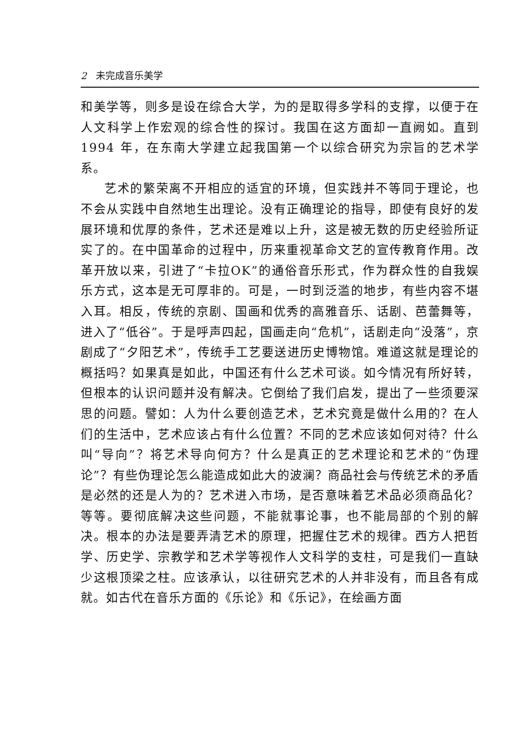2 未完成音乐美学
和美学等，则多是设在综合大学，为的是取得多学科的支撑，以便于在人文科学上作宏观的综合性的探讨。我国在这方面却一直阙如。直到 1994 年，在东南大学建立起我国第一个以综合研究为宗旨的艺术学系。
艺术的繁荣离不开相应的适宜的环境，但实践并不等同于理论，也不会从实践中自然地生出理论。没有正确理论的指导，即使有良好的发展环境和优厚的条件，艺术还是难以上升，这是被无数的历史经验所证实了的。在中国革命的过程中，历来重视革命文艺的宣传教育作用。改革开放以来，引进了“卡拉OK”的通俗音乐形式，作为群众性的自我娱乐方式，这本是无可厚非的。可是，一时到泛滥的地步，有些内容不堪入耳。相反，传统的京剧、国画和优秀的高雅音乐、话剧、芭蕾舞等，进入了“低谷”。于是呼声四起，国画走向“危机”，话剧走向“没落”，京剧成了“夕阳艺术”，传统手工艺要送进历史博物馆。难道这就是理论的概括吗？如果真是如此，中国还有什么艺术可谈。如今情况有所好转，但根本的认识问题并没有解决。它倒给了我们启发，提出了一些须要深思的问题。譬如：人为什么要创造艺术，艺术究竟是做什么用的？在人们的生活中，艺术应该占有什么位置？不同的艺术应该如何对待？什么叫“导向”？将艺术导向何方？什么是真正的艺术理论和艺术的“伪理论”？有些伪理论怎么能造成如此大的波澜？商品社会与传统艺术的矛盾是必然的还是人为的？艺术进入市场，是否意味着艺术品必须商品化？等等。要彻底解决这些问题，不能就事论事，也不能局部的个别的解决。根本的办法是要弄清艺术的原理，把握住艺术的规律。西方人把哲学、历史学、宗教学和艺术学等视作人文科学的支柱，可是我们一直缺少这根顶梁之柱。应该承认，以往研究艺术的人并非没有，而且各有成就。如古代在音乐方面的《乐论》和《乐记》，在绘画方面